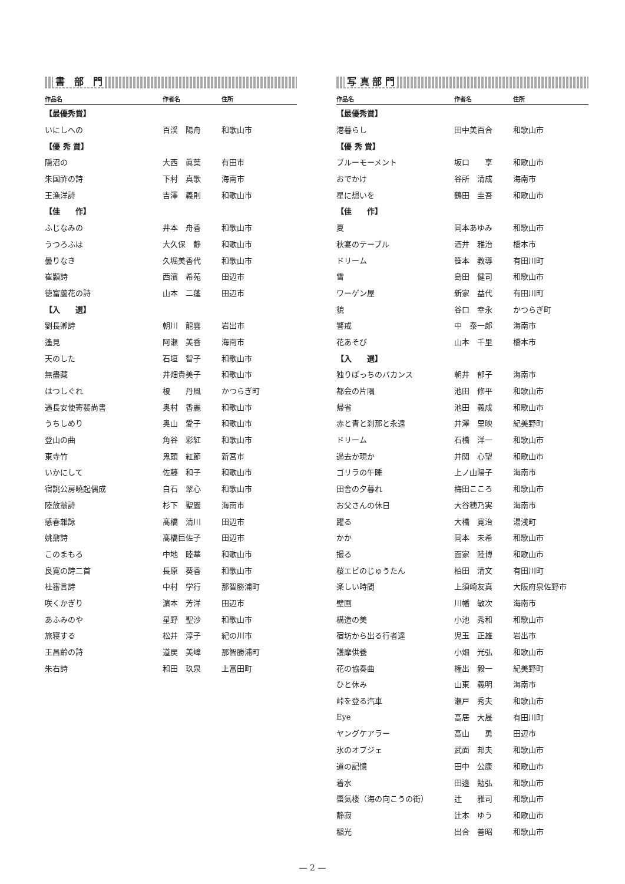書　部　門
| 作品名 | 作者名 | 住所 |
| --- | --- | --- |
| 【最優秀賞】 | | |
| いにしへの | 百渓 陽舟 | 和歌山市 |
| 【優 秀 賞】 | | |
| 隠沼の | 大西 眞葉 | 有田市 |
| 朱国祚の詩 | 下村 真歌 | 海南市 |
| 王漁洋詩 | 吉澤 義則 | 和歌山市 |
| 【佳 作】 | | |
| ふじなみの | 井本 舟香 | 和歌山市 |
| うつろふは | 大久保 静 | 和歌山市 |
| 曇りなき | 久堀美香代 | 和歌山市 |
| 崔顥詩 | 西濱 希苑 | 田辺市 |
| 徳富蘆花の詩 | 山本 二蓬 | 田辺市 |
| 【入 選】 | | |
| 劉長卿詩 | 朝川 龍雲 | 岩出市 |
| 遙見 | 阿瀬 美香 | 海南市 |
| 天のした | 石垣 智子 | 和歌山市 |
| 無盡藏 | 井畑貴美子 | 和歌山市 |
| はつしぐれ | 榎 丹風 | かつらぎ町 |
| 遇長安使寄裴尚書 | 奥村 香麗 | 和歌山市 |
| うちしめり | 奥山 愛子 | 和歌山市 |
| 登山の曲 | 角谷 彩紅 | 和歌山市 |
| 東寺竹 | 鬼頭 紅節 | 新宮市 |
| いかにして | 佐藤 和子 | 和歌山市 |
| 宿誂公房曉起偶成 | 白石 翠心 | 和歌山市 |
| 陸放翁詩 | 杉下 聖巖 | 海南市 |
| 感春雜詠 | 髙橋 清川 | 田辺市 |
| 姚鼐詩 | 髙橋巨佐子 | 田辺市 |
| このまもる | 中地 睦華 | 和歌山市 |
| 良寛の詩二首 | 長原 葵香 | 和歌山市 |
| 杜審言詩 | 中村 学行 | 那智勝浦町 |
| 咲くかぎり | 濵本 芳洋 | 田辺市 |
| あふみのや | 星野 聖沙 | 和歌山市 |
| 旅寝する | 松井 淳子 | 紀の川市 |
| 王昌齡の詩 | 道戻 美嶂 | 那智勝浦町 |
| 朱右詩 | 和田 玖泉 | 上富田町 |
写 真 部 門
| 作品名 | 作者名 | 住所 |
| --- | --- | --- |
| 【最優秀賞】 | | |
| 港暮らし | 田中美百合 | 和歌山市 |
| 【優 秀 賞】 | | |
| ブルーモーメント | 坂口 享 | 和歌山市 |
| おでかけ | 谷所 清成 | 海南市 |
| 星に想いを | 鶴田 圭吾 | 和歌山市 |
| 【佳 作】 | | |
| 夏 | 岡本あゆみ | 和歌山市 |
| 秋宴のテーブル | 酒井 雅治 | 橋本市 |
| ドリーム | 笹本 教導 | 有田川町 |
| 雪 | 島田 健司 | 和歌山市 |
| ワーゲン屋 | 新家 益代 | 有田川町 |
| 貌 | 谷口 幸永 | かつらぎ町 |
| 警戒 | 中 泰一郎 | 海南市 |
| 花あそび | 山本 千里 | 橋本市 |
| 【入 選】 | | |
| 独りぽっちのバカンス | 朝井 郁子 | 海南市 |
| 都会の片隅 | 池田 修平 | 和歌山市 |
| 帰省 | 池田 義成 | 和歌山市 |
| 赤と青と刹那と永遠 | 井澤 里映 | 紀美野町 |
| ドリーム | 石橋 洋一 | 和歌山市 |
| 過去か現か | 井関 心望 | 和歌山市 |
| ゴリラの午睡 | 上ノ山陽子 | 海南市 |
| 田舎の夕暮れ | 梅田こころ | 和歌山市 |
| お父さんの休日 | 大谷穂乃実 | 海南市 |
| 躍る | 大橋 寛治 | 湯浅町 |
| かか | 岡本 未希 | 和歌山市 |
| 撮る | 面家 陸博 | 和歌山市 |
| 桜エビのじゅうたん | 柏田 清文 | 有田川町 |
| 楽しい時間 | 上須崎友真 | 大阪府泉佐野市 |
| 壁画 | 川幡 敏次 | 海南市 |
| 構造の美 | 小池 秀和 | 和歌山市 |
| 宿坊から出る行者達 | 児玉 正雄 | 岩出市 |
| 護摩供養 | 小畑 光弘 | 和歌山市 |
| 花の協奏曲 | 権出 毅一 | 紀美野町 |
| ひと休み | 山東 義明 | 海南市 |
| 峠を登る汽車 | 瀬戸 秀夫 | 和歌山市 |
| Eye | 高居 大晟 | 有田川町 |
| ヤングケアラー | 高山 勇 | 田辺市 |
| 氷のオブジェ | 武面 邦夫 | 和歌山市 |
| 道の記憶 | 田中 公康 | 和歌山市 |
| 着水 | 田邉 勉弘 | 和歌山市 |
| 蜃気楼（海の向こうの街） | 辻 雅司 | 和歌山市 |
| 静寂 | 辻本 ゆう | 和歌山市 |
| 稲光 | 出合 善昭 | 和歌山市 |
— 2 —